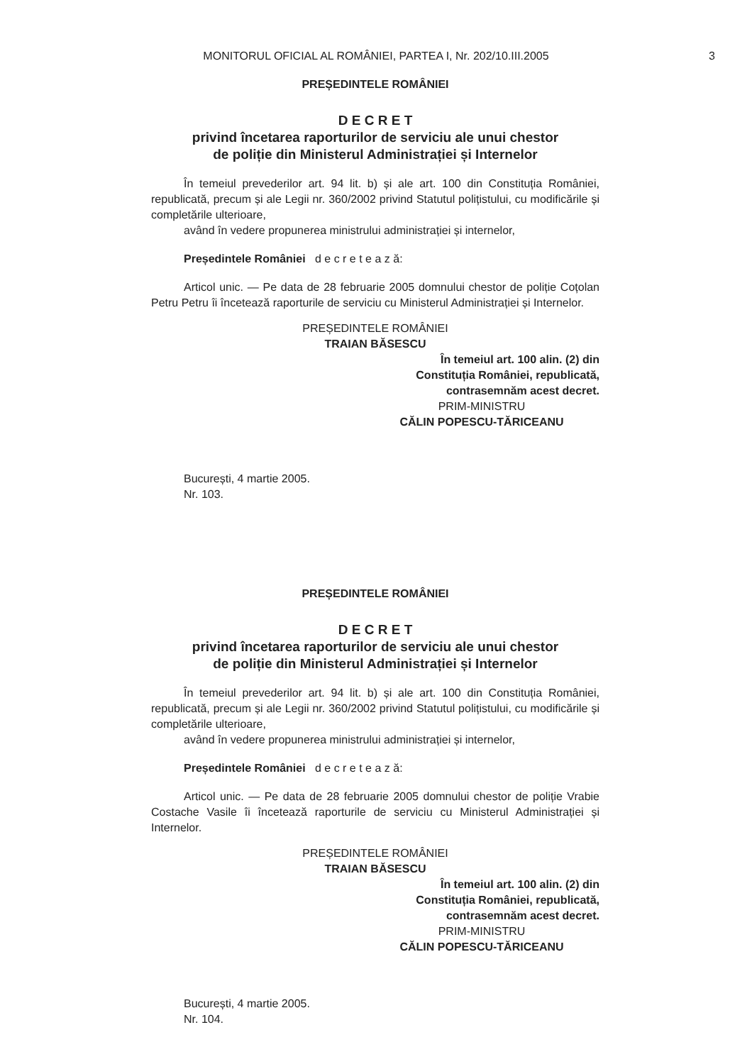MONITORUL OFICIAL AL ROMÂNIEI, PARTEA I, Nr. 202/10.III.2005
3
PREȘEDINTELE ROMÂNIEI
D E C R E T
privind încetarea raporturilor de serviciu ale unui chestor
de poliție din Ministerul Administrației și Internelor
În temeiul prevederilor art. 94 lit. b) și ale art. 100 din Constituția României, republicată, precum și ale Legii nr. 360/2002 privind Statutul polițistului, cu modificările și completările ulterioare,
având în vedere propunerea ministrului administrației și internelor,
Președintele României d e c r e t e a z ă:
Articol unic. — Pe data de 28 februarie 2005 domnului chestor de poliție Coțolan Petru Petru îi încetează raporturile de serviciu cu Ministerul Administrației și Internelor.
PREȘEDINTELE ROMÂNIEI
TRAIAN BĂSESCU
În temeiul art. 100 alin. (2) din
Constituția României, republicată,
contrasemnăm acest decret.
PRIM-MINISTRU
CĂLIN POPESCU-TĂRICEANU
București, 4 martie 2005.
Nr. 103.
PREȘEDINTELE ROMÂNIEI
D E C R E T
privind încetarea raporturilor de serviciu ale unui chestor
de poliție din Ministerul Administrației și Internelor
În temeiul prevederilor art. 94 lit. b) și ale art. 100 din Constituția României, republicată, precum și ale Legii nr. 360/2002 privind Statutul polițistului, cu modificările și completările ulterioare,
având în vedere propunerea ministrului administrației și internelor,
Președintele României d e c r e t e a z ă:
Articol unic. — Pe data de 28 februarie 2005 domnului chestor de poliție Vrabie Costache Vasile îi încetează raporturile de serviciu cu Ministerul Administrației și Internelor.
PREȘEDINTELE ROMÂNIEI
TRAIAN BĂSESCU
În temeiul art. 100 alin. (2) din
Constituția României, republicată,
contrasemnăm acest decret.
PRIM-MINISTRU
CĂLIN POPESCU-TĂRICEANU
București, 4 martie 2005.
Nr. 104.